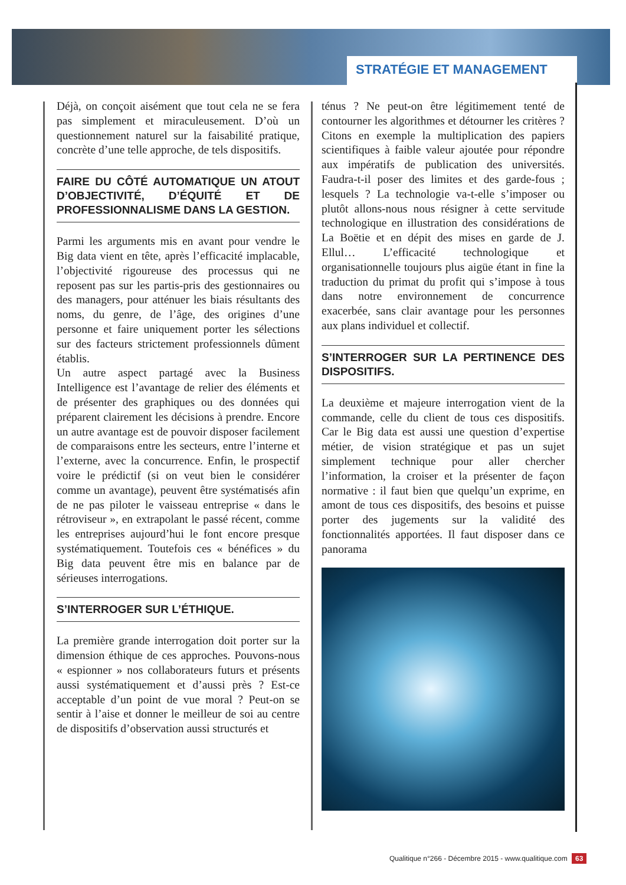STRATÉGIE ET MANAGEMENT
Déjà, on conçoit aisément que tout cela ne se fera pas simplement et miraculeusement. D’où un questionnement naturel sur la faisabilité pratique, concrète d’une telle approche, de tels dispositifs.
FAIRE DU CÔTÉ AUTOMATIQUE UN ATOUT D’OBJECTIVITÉ, D’ÉQUITÉ ET DE PROFESSIONNALISME DANS LA GESTION.
Parmi les arguments mis en avant pour vendre le Big data vient en tête, après l’efficacité implacable, l’objectivité rigoureuse des processus qui ne reposent pas sur les partis-pris des gestionnaires ou des managers, pour atténuer les biais résultants des noms, du genre, de l’âge, des origines d’une personne et faire uniquement porter les sélections sur des facteurs strictement professionnels dûment établis.
Un autre aspect partagé avec la Business Intelligence est l’avantage de relier des éléments et de présenter des graphiques ou des données qui préparent clairement les décisions à prendre. Encore un autre avantage est de pouvoir disposer facilement de comparaisons entre les secteurs, entre l’interne et l’externe, avec la concurrence. Enfin, le prospectif voire le prédictif (si on veut bien le considérer comme un avantage), peuvent être systématisés afin de ne pas piloter le vaisseau entreprise « dans le rétroviseur », en extrapolant le passé récent, comme les entreprises aujourd’hui le font encore presque systématiquement. Toutefois ces « bénéfices » du Big data peuvent être mis en balance par de sérieuses interrogations.
S’INTERROGER SUR L’ÉTHIQUE.
La première grande interrogation doit porter sur la dimension éthique de ces approches. Pouvons-nous « espionner » nos collaborateurs futurs et présents aussi systématiquement et d’aussi près ? Est-ce acceptable d’un point de vue moral ? Peut-on se sentir à l’aise et donner le meilleur de soi au centre de dispositifs d’observation aussi structurés et
ténus ? Ne peut-on être légitimement tenté de contourner les algorithmes et détourner les critères ? Citons en exemple la multiplication des papiers scientifiques à faible valeur ajoutée pour répondre aux impératifs de publication des universités. Faudra-t-il poser des limites et des garde-fous ; lesquels ? La technologie va-t-elle s’imposer ou plutôt allons-nous nous résigner à cette servitude technologique en illustration des considérations de La Boëtie et en dépit des mises en garde de J. Ellul… L’efficacité technologique et organisationnelle toujours plus aigüe étant in fine la traduction du primat du profit qui s’impose à tous dans notre environnement de concurrence exacerbée, sans clair avantage pour les personnes aux plans individuel et collectif.
S’INTERROGER SUR LA PERTINENCE DES DISPOSITIFS.
La deuxième et majeure interrogation vient de la commande, celle du client de tous ces dispositifs. Car le Big data est aussi une question d’expertise métier, de vision stratégique et pas un sujet simplement technique pour aller chercher l’information, la croiser et la présenter de façon normative : il faut bien que quelqu’un exprime, en amont de tous ces dispositifs, des besoins et puisse porter des jugements sur la validité des fonctionnalités apportées. Il faut disposer dans ce panorama
Qualitique n°266 - Décembre 2015 - www.qualitique.com 63